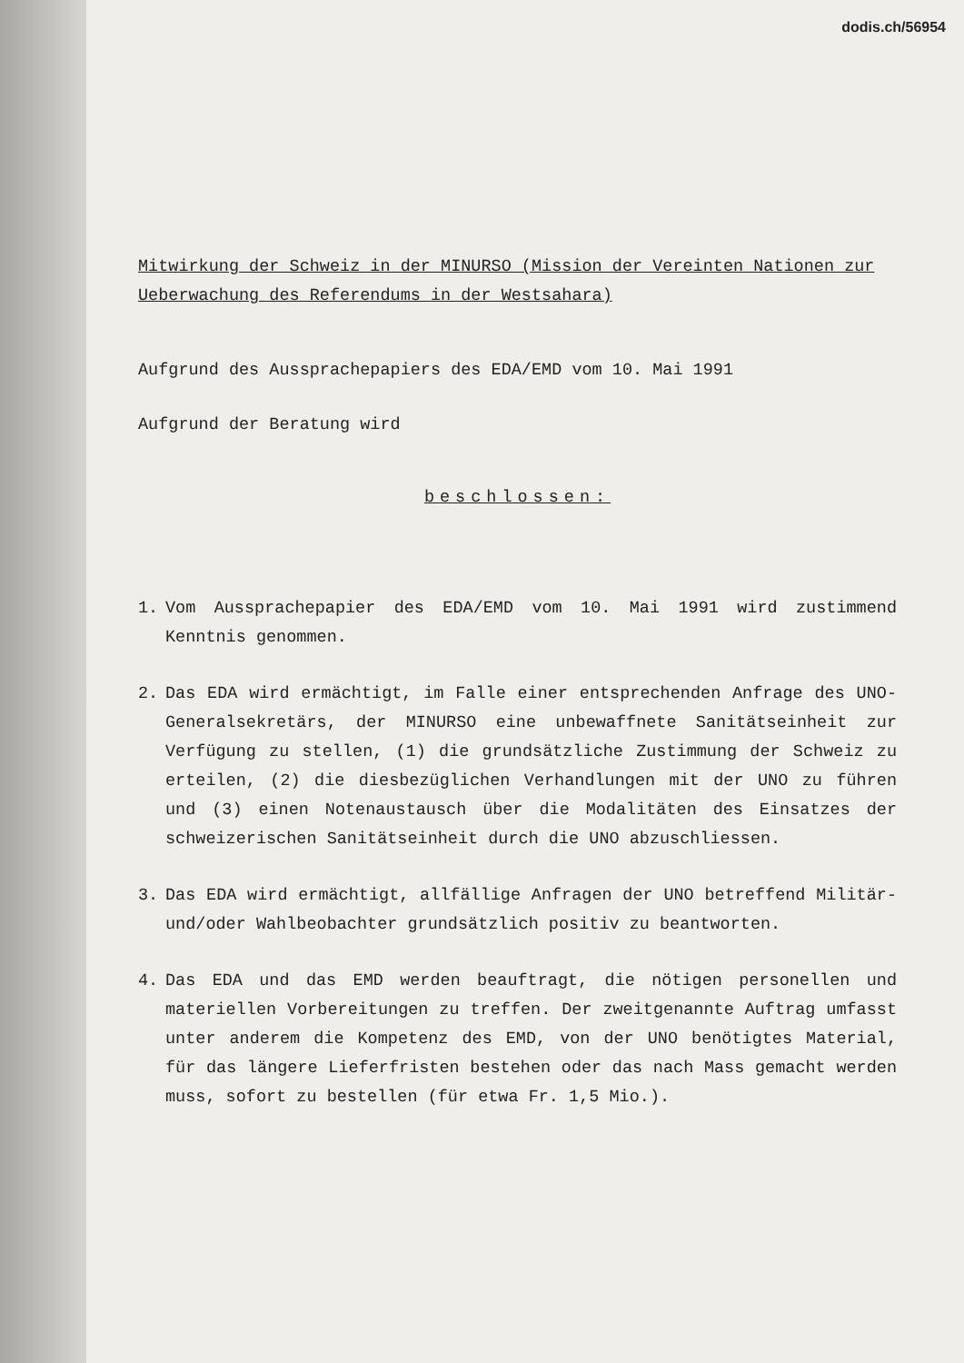dodis.ch/56954
Mitwirkung der Schweiz in der MINURSO (Mission der Vereinten Nationen zur Ueberwachung des Referendums in der Westsahara)
Aufgrund des Aussprachepapiers des EDA/EMD vom 10. Mai 1991
Aufgrund der Beratung wird
beschlossen:
1. Vom Aussprachepapier des EDA/EMD vom 10. Mai 1991 wird zustimmend Kenntnis genommen.
2. Das EDA wird ermächtigt, im Falle einer entsprechenden Anfrage des UNO-Generalsekretärs, der MINURSO eine unbewaffnete Sanitätseinheit zur Verfügung zu stellen, (1) die grundsätzliche Zustimmung der Schweiz zu erteilen, (2) die diesbezüglichen Verhandlungen mit der UNO zu führen und (3) einen Notenaustausch über die Modalitäten des Einsatzes der schweizerischen Sanitätseinheit durch die UNO abzuschliessen.
3. Das EDA wird ermächtigt, allfällige Anfragen der UNO betreffend Militär- und/oder Wahlbeobachter grundsätzlich positiv zu beantworten.
4. Das EDA und das EMD werden beauftragt, die nötigen personellen und materiellen Vorbereitungen zu treffen. Der zweitgenannte Auftrag umfasst unter anderem die Kompetenz des EMD, von der UNO benötigtes Material, für das längere Lieferfristen bestehen oder das nach Mass gemacht werden muss, sofort zu bestellen (für etwa Fr. 1,5 Mio.).